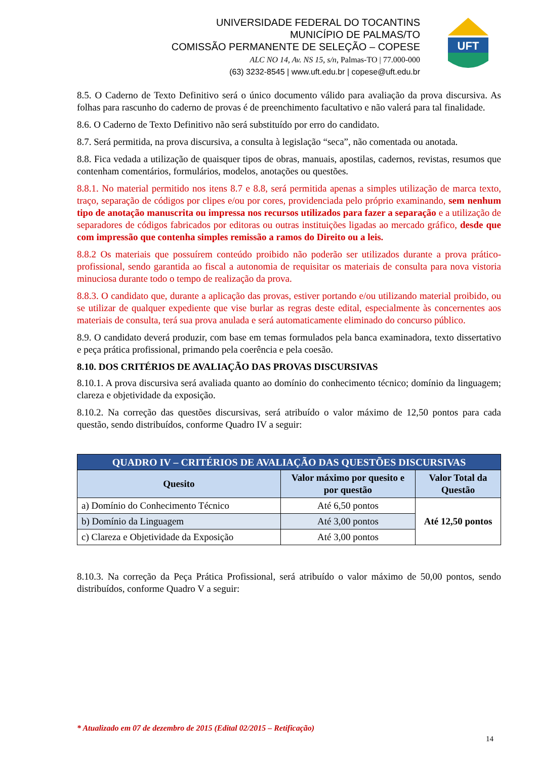UNIVERSIDADE FEDERAL DO TOCANTINS
MUNICÍPIO DE PALMAS/TO
COMISSÃO PERMANENTE DE SELEÇÃO – COPESE
ALC NO 14, Av. NS 15, s/n, Palmas-TO | 77.000-000
(63) 3232-8545 | www.uft.edu.br | copese@uft.edu.br
UFT
8.5. O Caderno de Texto Definitivo será o único documento válido para avaliação da prova discursiva. As folhas para rascunho do caderno de provas é de preenchimento facultativo e não valerá para tal finalidade.
8.6. O Caderno de Texto Definitivo não será substituído por erro do candidato.
8.7. Será permitida, na prova discursiva, a consulta à legislação “seca”, não comentada ou anotada.
8.8. Fica vedada a utilização de quaisquer tipos de obras, manuais, apostilas, cadernos, revistas, resumos que contenham comentários, formulários, modelos, anotações ou questões.
8.8.1. No material permitido nos itens 8.7 e 8.8, será permitida apenas a simples utilização de marca texto, traço, separação de códigos por clipes e/ou por cores, providenciada pelo próprio examinando, sem nenhum tipo de anotação manuscrita ou impressa nos recursos utilizados para fazer a separação e a utilização de separadores de códigos fabricados por editoras ou outras instituições ligadas ao mercado gráfico, desde que com impressão que contenha simples remissão a ramos do Direito ou a leis.
8.8.2 Os materiais que possuírem conteúdo proibido não poderão ser utilizados durante a prova prático-profissional, sendo garantida ao fiscal a autonomia de requisitar os materiais de consulta para nova vistoria minuciosa durante todo o tempo de realização da prova.
8.8.3. O candidato que, durante a aplicação das provas, estiver portando e/ou utilizando material proibido, ou se utilizar de qualquer expediente que vise burlar as regras deste edital, especialmente às concernentes aos materiais de consulta, terá sua prova anulada e será automaticamente eliminado do concurso público.
8.9. O candidato deverá produzir, com base em temas formulados pela banca examinadora, texto dissertativo e peça prática profissional, primando pela coerência e pela coesão.
8.10. DOS CRITÉRIOS DE AVALIAÇÃO DAS PROVAS DISCURSIVAS
8.10.1. A prova discursiva será avaliada quanto ao domínio do conhecimento técnico; domínio da linguagem; clareza e objetividade da exposição.
8.10.2. Na correção das questões discursivas, será atribuído o valor máximo de 12,50 pontos para cada questão, sendo distribuídos, conforme Quadro IV a seguir:
| QUADRO IV – CRITÉRIOS DE AVALIAÇÃO DAS QUESTÕES DISCURSIVAS | | |
| --- | --- | --- |
| Quesito | Valor máximo por quesito e por questão | Valor Total da Questão |
| a) Domínio do Conhecimento Técnico | Até 6,50 pontos | Até 12,50 pontos |
| b) Domínio da Linguagem | Até 3,00 pontos | |
| c) Clareza e Objetividade da Exposição | Até 3,00 pontos | |
8.10.3. Na correção da Peça Prática Profissional, será atribuído o valor máximo de 50,00 pontos, sendo distribuídos, conforme Quadro V a seguir:
* Atualizado em 07 de dezembro de 2015 (Edital 02/2015 – Retificação)
14